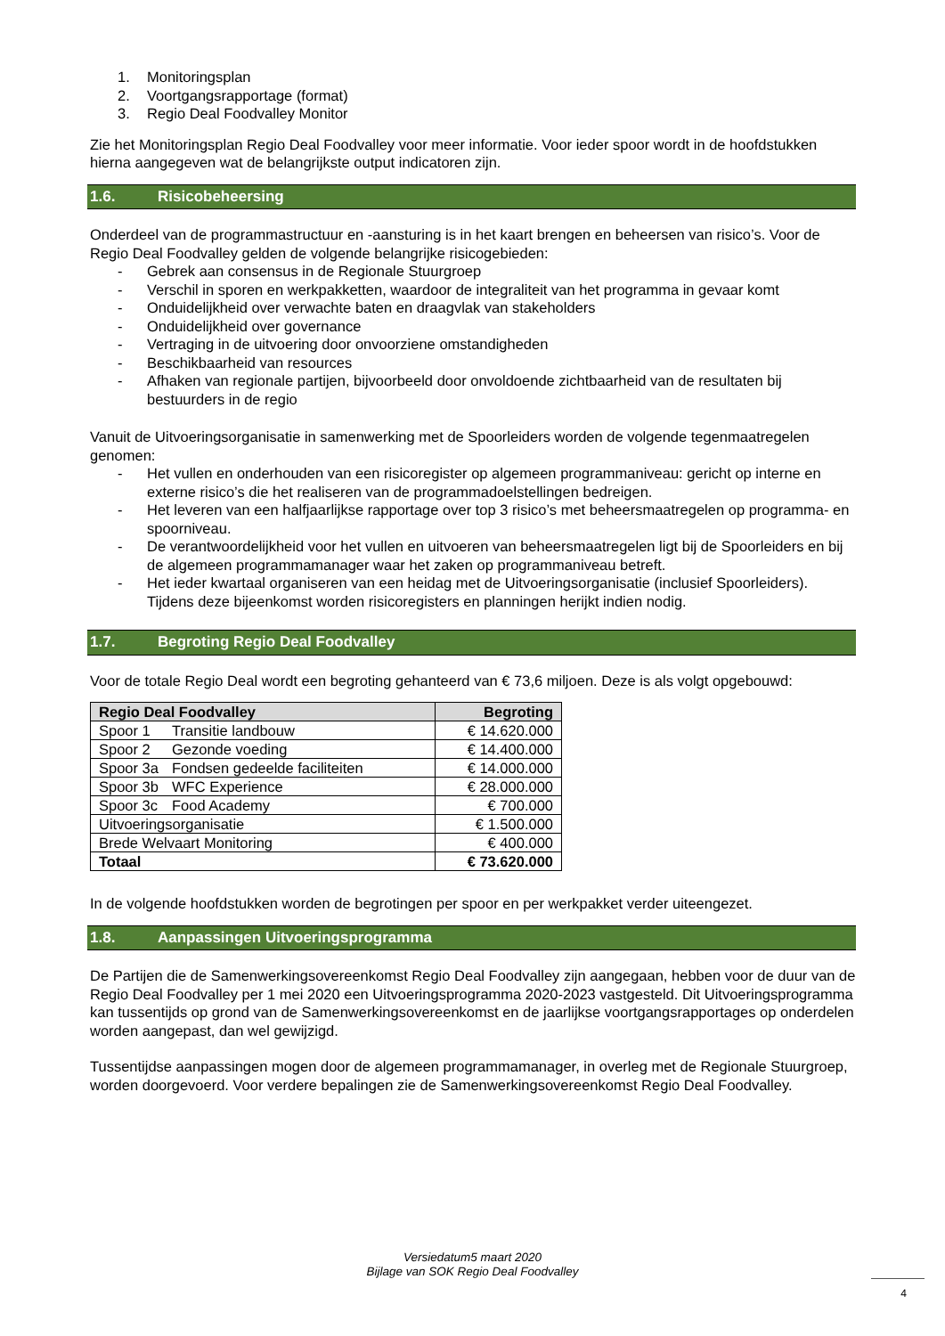1. Monitoringsplan
2. Voortgangsrapportage (format)
3. Regio Deal Foodvalley Monitor
Zie het Monitoringsplan Regio Deal Foodvalley voor meer informatie. Voor ieder spoor wordt in de hoofdstukken hierna aangegeven wat de belangrijkste output indicatoren zijn.
1.6. Risicobeheersing
Onderdeel van de programmastructuur en -aansturing is in het kaart brengen en beheersen van risico’s. Voor de Regio Deal Foodvalley gelden de volgende belangrijke risicogebieden:
- Gebrek aan consensus in de Regionale Stuurgroep
- Verschil in sporen en werkpakketten, waardoor de integraliteit van het programma in gevaar komt
- Onduidelijkheid over verwachte baten en draagvlak van stakeholders
- Onduidelijkheid over governance
- Vertraging in de uitvoering door onvoorziene omstandigheden
- Beschikbaarheid van resources
- Afhaken van regionale partijen, bijvoorbeeld door onvoldoende zichtbaarheid van de resultaten bij bestuurders in de regio
Vanuit de Uitvoeringsorganisatie in samenwerking met de Spoorleiders worden de volgende tegenmaatregelen genomen:
- Het vullen en onderhouden van een risicoregister op algemeen programmaniveau: gericht op interne en externe risico’s die het realiseren van de programmadoelstellingen bedreigen.
- Het leveren van een halfjaarlijkse rapportage over top 3 risico’s met beheersmaatregelen op programma- en spoorniveau.
- De verantwoordelijkheid voor het vullen en uitvoeren van beheersmaatregelen ligt bij de Spoorleiders en bij de algemeen programmamanager waar het zaken op programmaniveau betreft.
- Het ieder kwartaal organiseren van een heidag met de Uitvoeringsorganisatie (inclusief Spoorleiders). Tijdens deze bijeenkomst worden risicoregisters en planningen herijkt indien nodig.
1.7. Begroting Regio Deal Foodvalley
Voor de totale Regio Deal wordt een begroting gehanteerd van € 73,6 miljoen. Deze is als volgt opgebouwd:
| Regio Deal Foodvalley | Begroting |
| --- | --- |
| Spoor 1 Transitie landbouw | € 14.620.000 |
| Spoor 2 Gezonde voeding | € 14.400.000 |
| Spoor 3a Fondsen gedeelde faciliteiten | € 14.000.000 |
| Spoor 3b WFC Experience | € 28.000.000 |
| Spoor 3c Food Academy | € 700.000 |
| Uitvoeringsorganisatie | € 1.500.000 |
| Brede Welvaart Monitoring | € 400.000 |
| Totaal | € 73.620.000 |
In de volgende hoofdstukken worden de begrotingen per spoor en per werkpakket verder uiteengezet.
1.8. Aanpassingen Uitvoeringsprogramma
De Partijen die de Samenwerkingsovereenkomst Regio Deal Foodvalley zijn aangegaan, hebben voor de duur van de Regio Deal Foodvalley per 1 mei 2020 een Uitvoeringsprogramma 2020-2023 vastgesteld. Dit Uitvoeringsprogramma kan tussentijds op grond van de Samenwerkingsovereenkomst en de jaarlijkse voortgangsrapportages op onderdelen worden aangepast, dan wel gewijzigd.
Tussentijdse aanpassingen mogen door de algemeen programmamanager, in overleg met de Regionale Stuurgroep, worden doorgevoerd. Voor verdere bepalingen zie de Samenwerkingsovereenkomst Regio Deal Foodvalley.
Versiedatum5 maart 2020
Bijlage van SOK Regio Deal Foodvalley
4